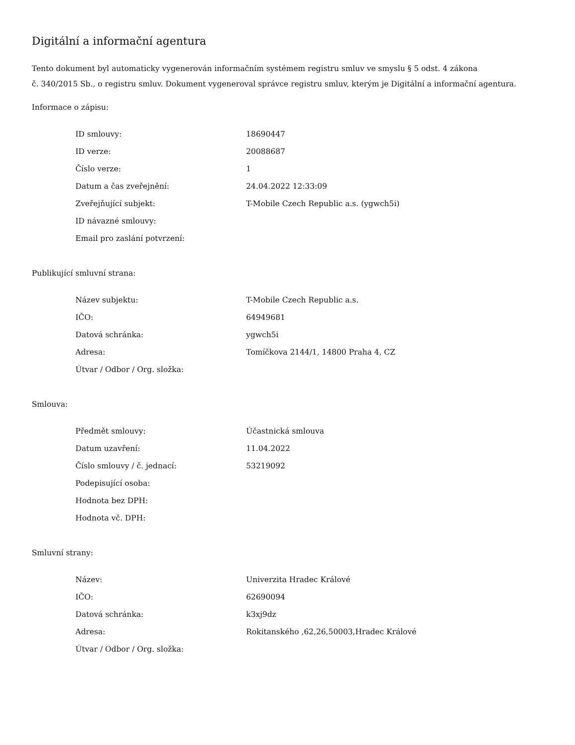Digitální a informační agentura
Tento dokument byl automaticky vygenerován informačním systémem registru smluv ve smyslu § 5 odst. 4 zákona
č. 340/2015 Sb., o registru smluv. Dokument vygeneroval správce registru smluv, kterým je Digitální a informační agentura.
Informace o zápisu:
| ID smlouvy: | 18690447 |
| ID verze: | 20088687 |
| Číslo verze: | 1 |
| Datum a čas zveřejnění: | 24.04.2022 12:33:09 |
| Zveřejňující subjekt: | T-Mobile Czech Republic a.s. (ygwch5i) |
| ID návazné smlouvy: | |
| Email pro zaslání potvrzení: | |
Publikující smluvní strana:
| Název subjektu: | T-Mobile Czech Republic a.s. |
| IČO: | 64949681 |
| Datová schránka: | ygwch5i |
| Adresa: | Tomíčkova 2144/1, 14800 Praha 4, CZ |
| Útvar / Odbor / Org. složka: | |
Smlouva:
| Předmět smlouvy: | Účastnická smlouva |
| Datum uzavření: | 11.04.2022 |
| Číslo smlouvy / č. jednací: | 53219092 |
| Podepisující osoba: | |
| Hodnota bez DPH: | |
| Hodnota vč. DPH: | |
Smluvní strany:
| Název: | Univerzita Hradec Králové |
| IČO: | 62690094 |
| Datová schránka: | k3xj9dz |
| Adresa: | Rokitanského ,62,26,50003,Hradec Králové |
| Útvar / Odbor / Org. složka: | |